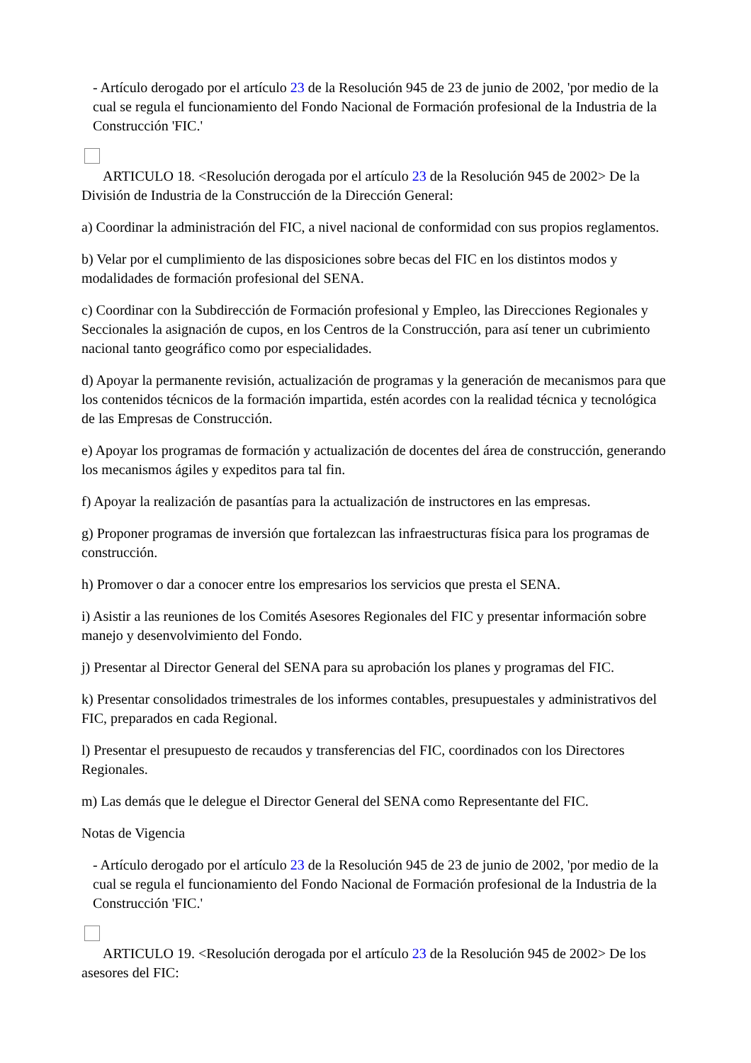- Artículo derogado por el artículo 23 de la Resolución 945 de 23 de junio de 2002, 'por medio de la cual se regula el funcionamiento del Fondo Nacional de Formación profesional de la Industria de la Construcción 'FIC.'
ARTICULO 18. <Resolución derogada por el artículo 23 de la Resolución 945 de 2002> De la División de Industria de la Construcción de la Dirección General:
a) Coordinar la administración del FIC, a nivel nacional de conformidad con sus propios reglamentos.
b) Velar por el cumplimiento de las disposiciones sobre becas del FIC en los distintos modos y modalidades de formación profesional del SENA.
c) Coordinar con la Subdirección de Formación profesional y Empleo, las Direcciones Regionales y Seccionales la asignación de cupos, en los Centros de la Construcción, para así tener un cubrimiento nacional tanto geográfico como por especialidades.
d) Apoyar la permanente revisión, actualización de programas y la generación de mecanismos para que los contenidos técnicos de la formación impartida, estén acordes con la realidad técnica y tecnológica de las Empresas de Construcción.
e) Apoyar los programas de formación y actualización de docentes del área de construcción, generando los mecanismos ágiles y expeditos para tal fin.
f) Apoyar la realización de pasantías para la actualización de instructores en las empresas.
g) Proponer programas de inversión que fortalezcan las infraestructuras física para los programas de construcción.
h) Promover o dar a conocer entre los empresarios los servicios que presta el SENA.
i) Asistir a las reuniones de los Comités Asesores Regionales del FIC y presentar información sobre manejo y desenvolvimiento del Fondo.
j) Presentar al Director General del SENA para su aprobación los planes y programas del FIC.
k) Presentar consolidados trimestrales de los informes contables, presupuestales y administrativos del FIC, preparados en cada Regional.
l) Presentar el presupuesto de recaudos y transferencias del FIC, coordinados con los Directores Regionales.
m) Las demás que le delegue el Director General del SENA como Representante del FIC.
Notas de Vigencia
- Artículo derogado por el artículo 23 de la Resolución 945 de 23 de junio de 2002, 'por medio de la cual se regula el funcionamiento del Fondo Nacional de Formación profesional de la Industria de la Construcción 'FIC.'
ARTICULO 19. <Resolución derogada por el artículo 23 de la Resolución 945 de 2002> De los asesores del FIC: